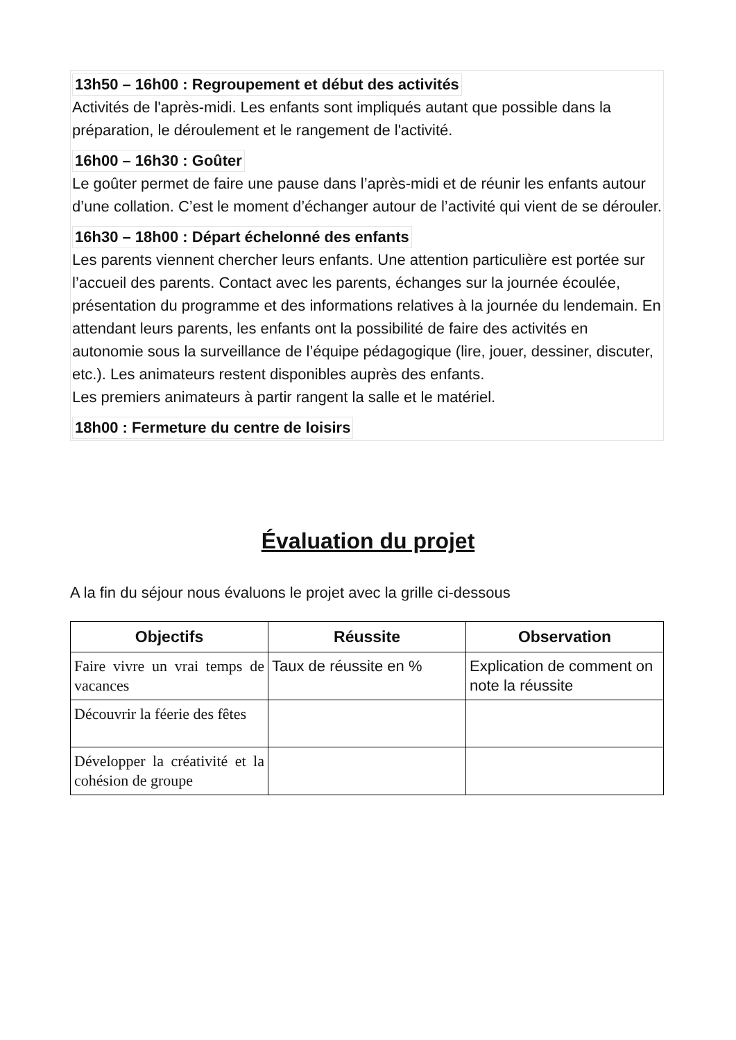13h50 – 16h00 : Regroupement et début des activités
Activités de l'après-midi. Les enfants sont impliqués autant que possible dans la préparation, le déroulement et le rangement de l'activité.
16h00 – 16h30 : Goûter
Le goûter permet de faire une pause dans l’après-midi et de réunir les enfants autour d’une collation. C’est le moment d’échanger autour de l’activité qui vient de se dérouler.
16h30 – 18h00 : Départ échelonné des enfants
Les parents viennent chercher leurs enfants. Une attention particulière est portée sur l’accueil des parents. Contact avec les parents, échanges sur la journée écoulée, présentation du programme et des informations relatives à la journée du lendemain. En attendant leurs parents, les enfants ont la possibilité de faire des activités en autonomie sous la surveillance de l’équipe pédagogique (lire, jouer, dessiner, discuter, etc.). Les animateurs restent disponibles auprès des enfants.
Les premiers animateurs à partir rangent la salle et le matériel.
18h00 : Fermeture du centre de loisirs
Évaluation du projet
A la fin du séjour nous évaluons le projet avec la grille ci-dessous
| Objectifs | Réussite | Observation |
| --- | --- | --- |
| Faire vivre un vrai temps de vacances | Taux de réussite en % | Explication de comment on note la réussite |
| Découvrir la féerie des fêtes | | |
| Développer la créativité et la cohésion de groupe | | |